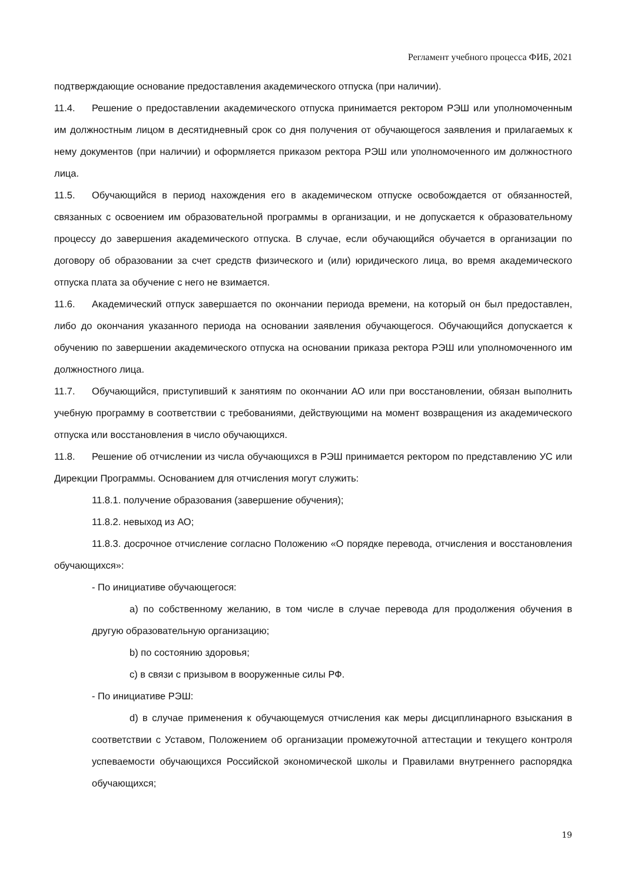Регламент учебного процесса ФИБ, 2021
подтверждающие основание предоставления академического отпуска (при наличии).
11.4. Решение о предоставлении академического отпуска принимается ректором РЭШ или уполномоченным им должностным лицом в десятидневный срок со дня получения от обучающегося заявления и прилагаемых к нему документов (при наличии) и оформляется приказом ректора РЭШ или уполномоченного им должностного лица.
11.5. Обучающийся в период нахождения его в академическом отпуске освобождается от обязанностей, связанных с освоением им образовательной программы в организации, и не допускается к образовательному процессу до завершения академического отпуска. В случае, если обучающийся обучается в организации по договору об образовании за счет средств физического и (или) юридического лица, во время академического отпуска плата за обучение с него не взимается.
11.6. Академический отпуск завершается по окончании периода времени, на который он был предоставлен, либо до окончания указанного периода на основании заявления обучающегося. Обучающийся допускается к обучению по завершении академического отпуска на основании приказа ректора РЭШ или уполномоченного им должностного лица.
11.7. Обучающийся, приступивший к занятиям по окончании АО или при восстановлении, обязан выполнить учебную программу в соответствии с требованиями, действующими на момент возвращения из академического отпуска или восстановления в число обучающихся.
11.8. Решение об отчислении из числа обучающихся в РЭШ принимается ректором по представлению УС или Дирекции Программы. Основанием для отчисления могут служить:
11.8.1. получение образования (завершение обучения);
11.8.2. невыход из АО;
11.8.3. досрочное отчисление согласно Положению «О порядке перевода, отчисления и восстановления обучающихся»:
- По инициативе обучающегося:
a) по собственному желанию, в том числе в случае перевода для продолжения обучения в другую образовательную организацию;
b) по состоянию здоровья;
c) в связи с призывом в вооруженные силы РФ.
- По инициативе РЭШ:
d) в случае применения к обучающемуся отчисления как меры дисциплинарного взыскания в соответствии с Уставом, Положением об организации промежуточной аттестации и текущего контроля успеваемости обучающихся Российской экономической школы и Правилами внутреннего распорядка обучающихся;
19